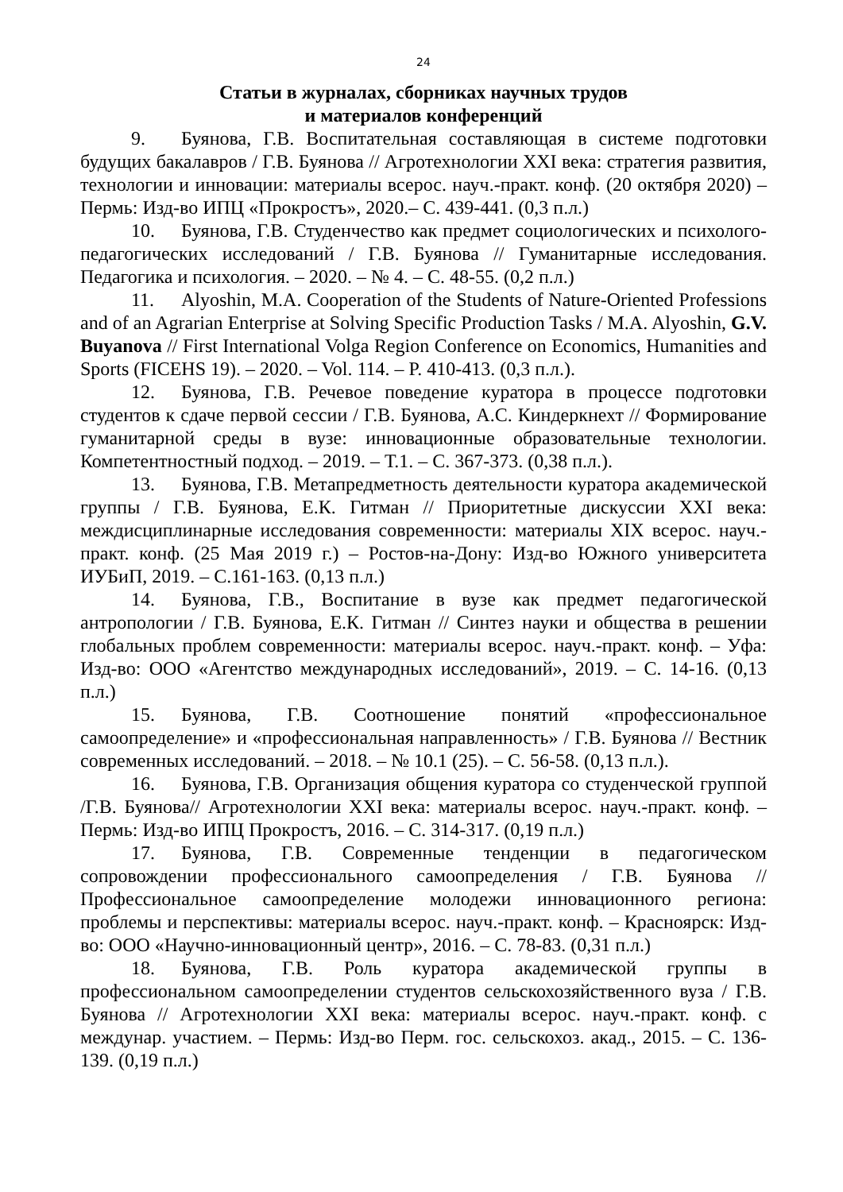24
Статьи в журналах, сборниках научных трудов
и материалов конференций
9. Буянова, Г.В. Воспитательная составляющая в системе подготовки будущих бакалавров / Г.В. Буянова // Агротехнологии XXI века: стратегия развития, технологии и инновации: материалы всерос. науч.-практ. конф. (20 октября 2020) – Пермь: Изд-во ИПЦ «Прокростъ», 2020.– С. 439-441. (0,3 п.л.)
10. Буянова, Г.В. Студенчество как предмет социологических и психолого-педагогических исследований / Г.В. Буянова // Гуманитарные исследования. Педагогика и психология. – 2020. – № 4. – С. 48-55. (0,2 п.л.)
11. Alyoshin, M.A. Cooperation of the Students of Nature-Oriented Professions and of an Agrarian Enterprise at Solving Specific Production Tasks / M.A. Alyoshin, G.V. Buyanova // First International Volga Region Conference on Economics, Humanities and Sports (FICEHS 19). – 2020. – Vol. 114. – P. 410-413. (0,3 п.л.).
12. Буянова, Г.В. Речевое поведение куратора в процессе подготовки студентов к сдаче первой сессии / Г.В. Буянова, А.С. Киндеркнехт // Формирование гуманитарной среды в вузе: инновационные образовательные технологии. Компетентностный подход. – 2019. – Т.1. – С. 367-373. (0,38 п.л.).
13. Буянова, Г.В. Метапредметность деятельности куратора академической группы / Г.В. Буянова, Е.К. Гитман // Приоритетные дискуссии XXI века: междисциплинарные исследования современности: материалы XIX всерос. науч.-практ. конф. (25 Мая 2019 г.) – Ростов-на-Дону: Изд-во Южного университета ИУБиП, 2019. – С.161-163. (0,13 п.л.)
14. Буянова, Г.В., Воспитание в вузе как предмет педагогической антропологии / Г.В. Буянова, Е.К. Гитман // Синтез науки и общества в решении глобальных проблем современности: материалы всерос. науч.-практ. конф. – Уфа: Изд-во: ООО «Агентство международных исследований», 2019. – С. 14-16. (0,13 п.л.)
15. Буянова, Г.В. Соотношение понятий «профессиональное самоопределение» и «профессиональная направленность» / Г.В. Буянова // Вестник современных исследований. – 2018. – № 10.1 (25). – С. 56-58. (0,13 п.л.).
16. Буянова, Г.В. Организация общения куратора со студенческой группой /Г.В. Буянова// Агротехнологии XXI века: материалы всерос. науч.-практ. конф. – Пермь: Изд-во ИПЦ Прокростъ, 2016. – С. 314-317. (0,19 п.л.)
17. Буянова, Г.В. Современные тенденции в педагогическом сопровождении профессионального самоопределения / Г.В. Буянова // Профессиональное самоопределение молодежи инновационного региона: проблемы и перспективы: материалы всерос. науч.-практ. конф. – Красноярск: Изд-во: ООО «Научно-инновационный центр», 2016. – С. 78-83. (0,31 п.л.)
18. Буянова, Г.В. Роль куратора академической группы в профессиональном самоопределении студентов сельскохозяйственного вуза / Г.В. Буянова // Агротехнологии XXI века: материалы всерос. науч.-практ. конф. с междунар. участием. – Пермь: Изд-во Перм. гос. сельскохоз. акад., 2015. – С. 136-139. (0,19 п.л.)